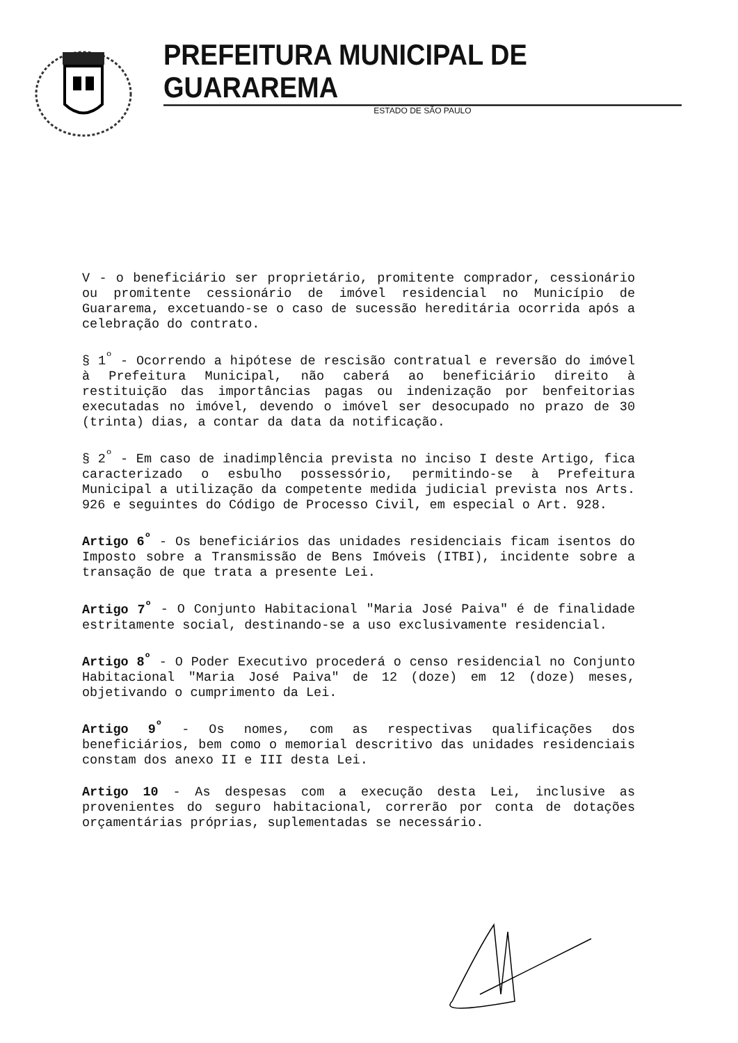PREFEITURA MUNICIPAL DE GUARAREMA
ESTADO DE SÃO PAULO
V - o beneficiário ser proprietário, promitente comprador, cessionário ou promitente cessionário de imóvel residencial no Município de Guararema, excetuando-se o caso de sucessão hereditária ocorrida após a celebração do contrato.
§ 1<sup>º</sup> - Ocorrendo a hipótese de rescisão contratual e reversão do imóvel à Prefeitura Municipal, não caberá ao beneficiário direito à restituição das importâncias pagas ou indenização por benfeitorias executadas no imóvel, devendo o imóvel ser desocupado no prazo de 30 (trinta) dias, a contar da data da notificação.
§ 2<sup>º</sup> - Em caso de inadimplência prevista no inciso I deste Artigo, fica caracterizado o esbulho possessório, permitindo-se à Prefeitura Municipal a utilização da competente medida judicial prevista nos Arts. 926 e seguintes do Código de Processo Civil, em especial o Art. 928.
Artigo 6<sup>º</sup> - Os beneficiários das unidades residenciais ficam isentos do Imposto sobre a Transmissão de Bens Imóveis (ITBI), incidente sobre a transação de que trata a presente Lei.
Artigo 7<sup>º</sup> - O Conjunto Habitacional "Maria José Paiva" é de finalidade estritamente social, destinando-se a uso exclusivamente residencial.
Artigo 8<sup>º</sup> - O Poder Executivo procederá o censo residencial no Conjunto Habitacional "Maria José Paiva" de 12 (doze) em 12 (doze) meses, objetivando o cumprimento da Lei.
Artigo 9<sup>º</sup> - Os nomes, com as respectivas qualificações dos beneficiários, bem como o memorial descritivo das unidades residenciais constam dos anexo II e III desta Lei.
Artigo 10 - As despesas com a execução desta Lei, inclusive as provenientes do seguro habitacional, correrão por conta de dotações orçamentárias próprias, suplementadas se necessário.